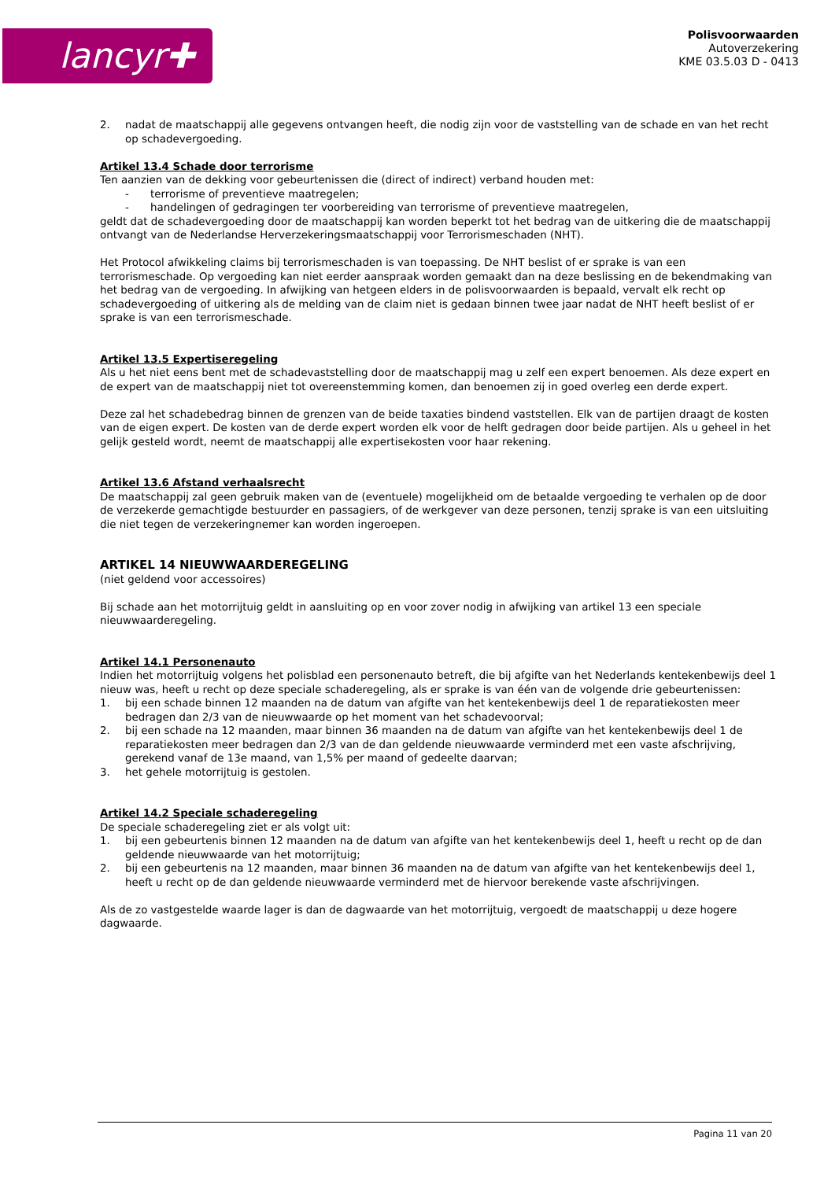lancyr✚
Polisvoorwaarden
Autoverzekering
KME 03.5.03 D - 0413
2. nadat de maatschappij alle gegevens ontvangen heeft, die nodig zijn voor de vaststelling van de schade en van het recht op schadevergoeding.
Artikel 13.4 Schade door terrorisme
Ten aanzien van de dekking voor gebeurtenissen die (direct of indirect) verband houden met:
- terrorisme of preventieve maatregelen;
- handelingen of gedragingen ter voorbereiding van terrorisme of preventieve maatregelen,
geldt dat de schadevergoeding door de maatschappij kan worden beperkt tot het bedrag van de uitkering die de maatschappij ontvangt van de Nederlandse Herverzekeringsmaatschappij voor Terrorismeschaden (NHT).
Het Protocol afwikkeling claims bij terrorismeschaden is van toepassing. De NHT beslist of er sprake is van een terrorismeschade. Op vergoeding kan niet eerder aanspraak worden gemaakt dan na deze beslissing en de bekendmaking van het bedrag van de vergoeding. In afwijking van hetgeen elders in de polisvoorwaarden is bepaald, vervalt elk recht op schadevergoeding of uitkering als de melding van de claim niet is gedaan binnen twee jaar nadat de NHT heeft beslist of er sprake is van een terrorismeschade.
Artikel 13.5 Expertiseregeling
Als u het niet eens bent met de schadevaststelling door de maatschappij mag u zelf een expert benoemen. Als deze expert en de expert van de maatschappij niet tot overeenstemming komen, dan benoemen zij in goed overleg een derde expert.
Deze zal het schadebedrag binnen de grenzen van de beide taxaties bindend vaststellen. Elk van de partijen draagt de kosten van de eigen expert. De kosten van de derde expert worden elk voor de helft gedragen door beide partijen. Als u geheel in het gelijk gesteld wordt, neemt de maatschappij alle expertisekosten voor haar rekening.
Artikel 13.6 Afstand verhaalsrecht
De maatschappij zal geen gebruik maken van de (eventuele) mogelijkheid om de betaalde vergoeding te verhalen op de door de verzekerde gemachtigde bestuurder en passagiers, of de werkgever van deze personen, tenzij sprake is van een uitsluiting die niet tegen de verzekeringnemer kan worden ingeroepen.
ARTIKEL 14 NIEUWWAARDEREGELING
(niet geldend voor accessoires)
Bij schade aan het motorrijtuig geldt in aansluiting op en voor zover nodig in afwijking van artikel 13 een speciale nieuwwaarderegeling.
Artikel 14.1 Personenauto
Indien het motorrijtuig volgens het polisblad een personenauto betreft, die bij afgifte van het Nederlands kentekenbewijs deel 1 nieuw was, heeft u recht op deze speciale schaderegeling, als er sprake is van één van de volgende drie gebeurtenissen:
1. bij een schade binnen 12 maanden na de datum van afgifte van het kentekenbewijs deel 1 de reparatiekosten meer bedragen dan 2/3 van de nieuwwaarde op het moment van het schadevoorval;
2. bij een schade na 12 maanden, maar binnen 36 maanden na de datum van afgifte van het kentekenbewijs deel 1 de reparatiekosten meer bedragen dan 2/3 van de dan geldende nieuwwaarde verminderd met een vaste afschrijving, gerekend vanaf de 13e maand, van 1,5% per maand of gedeelte daarvan;
3. het gehele motorrijtuig is gestolen.
Artikel 14.2 Speciale schaderegeling
De speciale schaderegeling ziet er als volgt uit:
1. bij een gebeurtenis binnen 12 maanden na de datum van afgifte van het kentekenbewijs deel 1, heeft u recht op de dan geldende nieuwwaarde van het motorrijtuig;
2. bij een gebeurtenis na 12 maanden, maar binnen 36 maanden na de datum van afgifte van het kentekenbewijs deel 1, heeft u recht op de dan geldende nieuwwaarde verminderd met de hiervoor berekende vaste afschrijvingen.
Als de zo vastgestelde waarde lager is dan de dagwaarde van het motorrijtuig, vergoedt de maatschappij u deze hogere dagwaarde.
Pagina 11 van 20